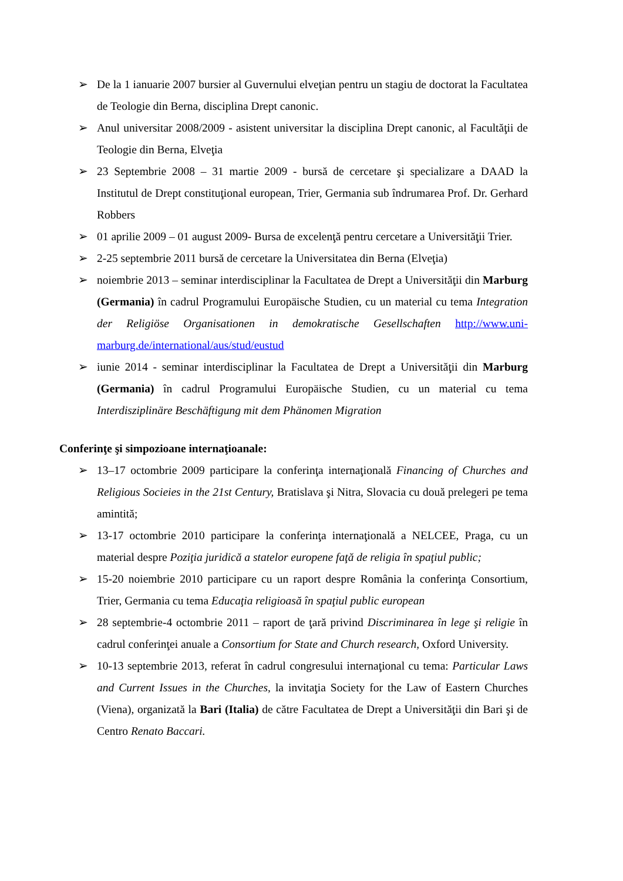➢ De la 1 ianuarie 2007 bursier al Guvernului elveţian pentru un stagiu de doctorat la Facultatea de Teologie din Berna, disciplina Drept canonic.
➢ Anul universitar 2008/2009 - asistent universitar la disciplina Drept canonic, al Facultăţii de Teologie din Berna, Elveţia
➢ 23 Septembrie 2008 – 31 martie 2009 - bursă de cercetare şi specializare a DAAD la Institutul de Drept constituţional european, Trier, Germania sub îndrumarea Prof. Dr. Gerhard Robbers
➢ 01 aprilie 2009 – 01 august 2009- Bursa de excelenţă pentru cercetare a Universităţii Trier.
➢ 2-25 septembrie 2011 bursă de cercetare la Universitatea din Berna (Elveţia)
➢ noiembrie 2013 – seminar interdisciplinar la Facultatea de Drept a Universităţii din Marburg (Germania) în cadrul Programului Europäische Studien, cu un material cu tema Integration der Religiöse Organisationen in demokratische Gesellschaften http://www.uni-marburg.de/international/aus/stud/eustud
➢ iunie 2014 - seminar interdisciplinar la Facultatea de Drept a Universităţii din Marburg (Germania) în cadrul Programului Europäische Studien, cu un material cu tema Interdisziplinäre Beschäftigung mit dem Phänomen Migration
Conferinţe şi simpozioane internaţioanale:
➢ 13–17 octombrie 2009 participare la conferinţa internaţională Financing of Churches and Religious Socieies in the 21st Century, Bratislava şi Nitra, Slovacia cu două prelegeri pe tema amintită;
➢ 13-17 octombrie 2010 participare la conferinţa internaţională a NELCEE, Praga, cu un material despre Poziţia juridică a statelor europene faţă de religia în spaţiul public;
➢ 15-20 noiembrie 2010 participare cu un raport despre România la conferinţa Consortium, Trier, Germania cu tema Educaţia religioasă în spaţiul public european
➢ 28 septembrie-4 octombrie 2011 – raport de ţară privind Discriminarea în lege şi religie în cadrul conferinţei anuale a Consortium for State and Church research, Oxford University.
➢ 10-13 septembrie 2013, referat în cadrul congresului internaţional cu tema: Particular Laws and Current Issues in the Churches, la invitaţia Society for the Law of Eastern Churches (Viena), organizată la Bari (Italia) de către Facultatea de Drept a Universităţii din Bari şi de Centro Renato Baccari.